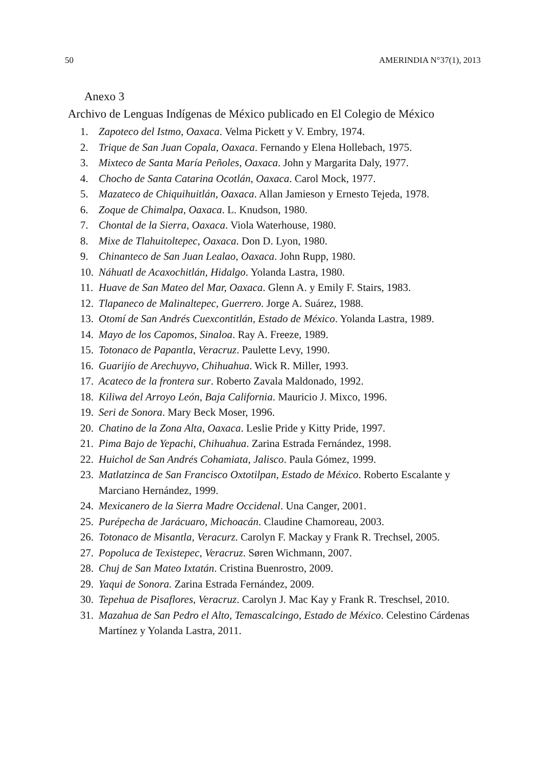50 AMERINDIA N°37(1), 2013
Anexo 3
Archivo de Lenguas Indígenas de México publicado en El Colegio de México
1. Zapoteco del Istmo, Oaxaca. Velma Pickett y V. Embry, 1974.
2. Trique de San Juan Copala, Oaxaca. Fernando y Elena Hollebach, 1975.
3. Mixteco de Santa María Peñoles, Oaxaca. John y Margarita Daly, 1977.
4. Chocho de Santa Catarina Ocotlán, Oaxaca. Carol Mock, 1977.
5. Mazateco de Chiquihuitlán, Oaxaca. Allan Jamieson y Ernesto Tejeda, 1978.
6. Zoque de Chimalpa, Oaxaca. L. Knudson, 1980.
7. Chontal de la Sierra, Oaxaca. Viola Waterhouse, 1980.
8. Mixe de Tlahuitoltepec, Oaxaca. Don D. Lyon, 1980.
9. Chinanteco de San Juan Lealao, Oaxaca. John Rupp, 1980.
10. Náhuatl de Acaxochitlán, Hidalgo. Yolanda Lastra, 1980.
11. Huave de San Mateo del Mar, Oaxaca. Glenn A. y Emily F. Stairs, 1983.
12. Tlapaneco de Malinaltepec, Guerrero. Jorge A. Suárez, 1988.
13. Otomí de San Andrés Cuexcontitlán, Estado de México. Yolanda Lastra, 1989.
14. Mayo de los Capomos, Sinaloa. Ray A. Freeze, 1989.
15. Totonaco de Papantla, Veracruz. Paulette Levy, 1990.
16. Guarijío de Arechuyvo, Chihuahua. Wick R. Miller, 1993.
17. Acateco de la frontera sur. Roberto Zavala Maldonado, 1992.
18. Kiliwa del Arroyo León, Baja California. Mauricio J. Mixco, 1996.
19. Seri de Sonora. Mary Beck Moser, 1996.
20. Chatino de la Zona Alta, Oaxaca. Leslie Pride y Kitty Pride, 1997.
21. Pima Bajo de Yepachi, Chihuahua. Zarina Estrada Fernández, 1998.
22. Huichol de San Andrés Cohamiata, Jalisco. Paula Gómez, 1999.
23. Matlatzinca de San Francisco Oxtotilpan, Estado de México. Roberto Escalante y Marciano Hernández, 1999.
24. Mexicanero de la Sierra Madre Occidenal. Una Canger, 2001.
25. Purépecha de Jarácuaro, Michoacán. Claudine Chamoreau, 2003.
26. Totonaco de Misantla, Veracurz. Carolyn F. Mackay y Frank R. Trechsel, 2005.
27. Popoluca de Texistepec, Veracruz. Søren Wichmann, 2007.
28. Chuj de San Mateo Ixtatán. Cristina Buenrostro, 2009.
29. Yaqui de Sonora. Zarina Estrada Fernández, 2009.
30. Tepehua de Pisaflores, Veracruz. Carolyn J. Mac Kay y Frank R. Treschsel, 2010.
31. Mazahua de San Pedro el Alto, Temascalcingo, Estado de México. Celestino Cárdenas Martínez y Yolanda Lastra, 2011.